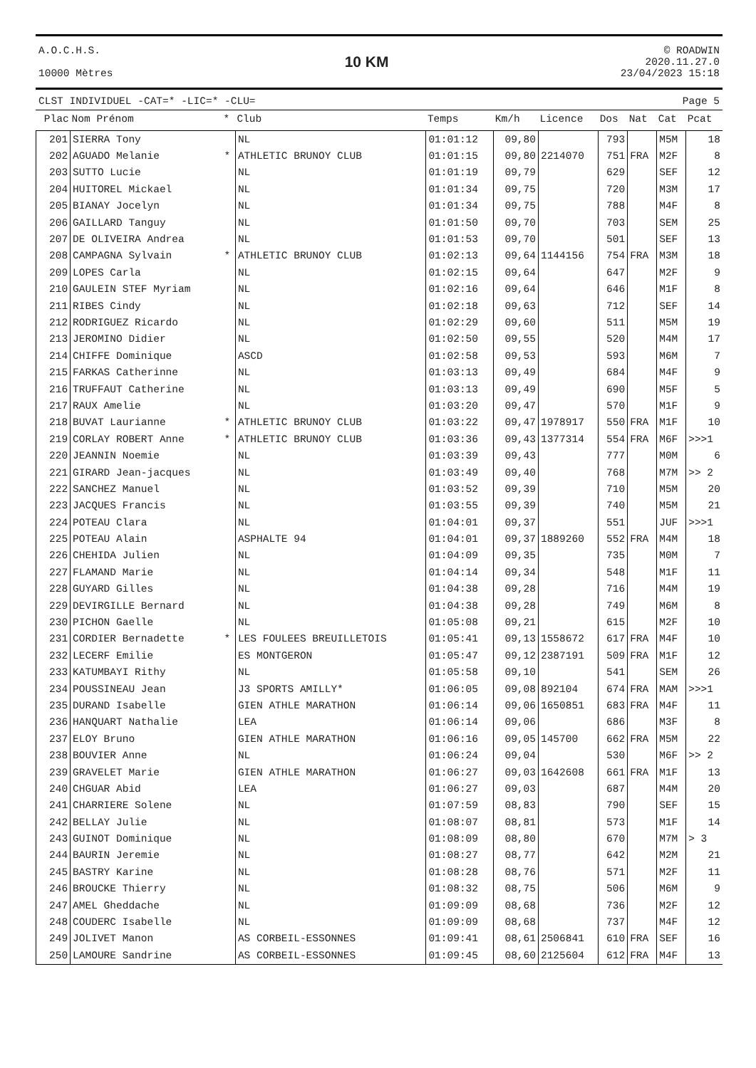A.O.C.H.S.
10000 Mètres
10 KM
© ROADWIN
2020.11.27.0
23/04/2023 15:18
CLST INDIVIDUEL -CAT=* -LIC=* -CLU= Page 5
| Plac | Nom Prénom | * | Club | Temps | Km/h | Licence | Dos | Nat | Cat | Pcat |
| --- | --- | --- | --- | --- | --- | --- | --- | --- | --- | --- |
| 201 | SIERRA Tony | | NL | 01:01:12 | 09,80 | | 793 | | M5M | 18 |
| 202 | AGUADO Melanie | * | ATHLETIC BRUNOY CLUB | 01:01:15 | 09,80 | 2214070 | 751 | FRA | M2F | 8 |
| 203 | SUTTO Lucie | | NL | 01:01:19 | 09,79 | | 629 | | SEF | 12 |
| 204 | HUITOREL Mickael | | NL | 01:01:34 | 09,75 | | 720 | | M3M | 17 |
| 205 | BIANAY Jocelyn | | NL | 01:01:34 | 09,75 | | 788 | | M4F | 8 |
| 206 | GAILLARD Tanguy | | NL | 01:01:50 | 09,70 | | 703 | | SEM | 25 |
| 207 | DE OLIVEIRA Andrea | | NL | 01:01:53 | 09,70 | | 501 | | SEF | 13 |
| 208 | CAMPAGNA Sylvain | * | ATHLETIC BRUNOY CLUB | 01:02:13 | 09,64 | 1144156 | 754 | FRA | M3M | 18 |
| 209 | LOPES Carla | | NL | 01:02:15 | 09,64 | | 647 | | M2F | 9 |
| 210 | GAULEIN STEF Myriam | | NL | 01:02:16 | 09,64 | | 646 | | M1F | 8 |
| 211 | RIBES Cindy | | NL | 01:02:18 | 09,63 | | 712 | | SEF | 14 |
| 212 | RODRIGUEZ Ricardo | | NL | 01:02:29 | 09,60 | | 511 | | M5M | 19 |
| 213 | JEROMINO Didier | | NL | 01:02:50 | 09,55 | | 520 | | M4M | 17 |
| 214 | CHIFFE Dominique | | ASCD | 01:02:58 | 09,53 | | 593 | | M6M | 7 |
| 215 | FARKAS Catherinne | | NL | 01:03:13 | 09,49 | | 684 | | M4F | 9 |
| 216 | TRUFFAUT Catherine | | NL | 01:03:13 | 09,49 | | 690 | | M5F | 5 |
| 217 | RAUX Amelie | | NL | 01:03:20 | 09,47 | | 570 | | M1F | 9 |
| 218 | BUVAT Laurianne | * | ATHLETIC BRUNOY CLUB | 01:03:22 | 09,47 | 1978917 | 550 | FRA | M1F | 10 |
| 219 | CORLAY ROBERT Anne | * | ATHLETIC BRUNOY CLUB | 01:03:36 | 09,43 | 1377314 | 554 | FRA | M6F | >>>1 |
| 220 | JEANNIN Noemie | | NL | 01:03:39 | 09,43 | | 777 | | M0M | 6 |
| 221 | GIRARD Jean-jacques | | NL | 01:03:49 | 09,40 | | 768 | | M7M | >> 2 |
| 222 | SANCHEZ Manuel | | NL | 01:03:52 | 09,39 | | 710 | | M5M | 20 |
| 223 | JACQUES Francis | | NL | 01:03:55 | 09,39 | | 740 | | M5M | 21 |
| 224 | POTEAU Clara | | NL | 01:04:01 | 09,37 | | 551 | | JUF | >>>1 |
| 225 | POTEAU Alain | | ASPHALTE 94 | 01:04:01 | 09,37 | 1889260 | 552 | FRA | M4M | 18 |
| 226 | CHEHIDA Julien | | NL | 01:04:09 | 09,35 | | 735 | | M0M | 7 |
| 227 | FLAMAND Marie | | NL | 01:04:14 | 09,34 | | 548 | | M1F | 11 |
| 228 | GUYARD Gilles | | NL | 01:04:38 | 09,28 | | 716 | | M4M | 19 |
| 229 | DEVIRGILLE Bernard | | NL | 01:04:38 | 09,28 | | 749 | | M6M | 8 |
| 230 | PICHON Gaelle | | NL | 01:05:08 | 09,21 | | 615 | | M2F | 10 |
| 231 | CORDIER Bernadette | * | LES FOULEES BREUILLETOIS | 01:05:41 | 09,13 | 1558672 | 617 | FRA | M4F | 10 |
| 232 | LECERF Emilie | | ES MONTGERON | 01:05:47 | 09,12 | 2387191 | 509 | FRA | M1F | 12 |
| 233 | KATUMBAYI Rithy | | NL | 01:05:58 | 09,10 | | 541 | | SEM | 26 |
| 234 | POUSSINEAU Jean | | J3 SPORTS AMILLY* | 01:06:05 | 09,08 | 892104 | 674 | FRA | MAM | >>>1 |
| 235 | DURAND Isabelle | | GIEN ATHLE MARATHON | 01:06:14 | 09,06 | 1650851 | 683 | FRA | M4F | 11 |
| 236 | HANQUART Nathalie | | LEA | 01:06:14 | 09,06 | | 686 | | M3F | 8 |
| 237 | ELOY Bruno | | GIEN ATHLE MARATHON | 01:06:16 | 09,05 | 145700 | 662 | FRA | M5M | 22 |
| 238 | BOUVIER Anne | | NL | 01:06:24 | 09,04 | | 530 | | M6F | >> 2 |
| 239 | GRAVELET Marie | | GIEN ATHLE MARATHON | 01:06:27 | 09,03 | 1642608 | 661 | FRA | M1F | 13 |
| 240 | CHGUAR Abid | | LEA | 01:06:27 | 09,03 | | 687 | | M4M | 20 |
| 241 | CHARRIERE Solene | | NL | 01:07:59 | 08,83 | | 790 | | SEF | 15 |
| 242 | BELLAY Julie | | NL | 01:08:07 | 08,81 | | 573 | | M1F | 14 |
| 243 | GUINOT Dominique | | NL | 01:08:09 | 08,80 | | 670 | | M7M | > 3 |
| 244 | BAURIN Jeremie | | NL | 01:08:27 | 08,77 | | 642 | | M2M | 21 |
| 245 | BASTRY Karine | | NL | 01:08:28 | 08,76 | | 571 | | M2F | 11 |
| 246 | BROUCKE Thierry | | NL | 01:08:32 | 08,75 | | 506 | | M6M | 9 |
| 247 | AMEL Gheddache | | NL | 01:09:09 | 08,68 | | 736 | | M2F | 12 |
| 248 | COUDERC Isabelle | | NL | 01:09:09 | 08,68 | | 737 | | M4F | 12 |
| 249 | JOLIVET Manon | | AS CORBEIL-ESSONNES | 01:09:41 | 08,61 | 2506841 | 610 | FRA | SEF | 16 |
| 250 | LAMOURE Sandrine | | AS CORBEIL-ESSONNES | 01:09:45 | 08,60 | 2125604 | 612 | FRA | M4F | 13 |